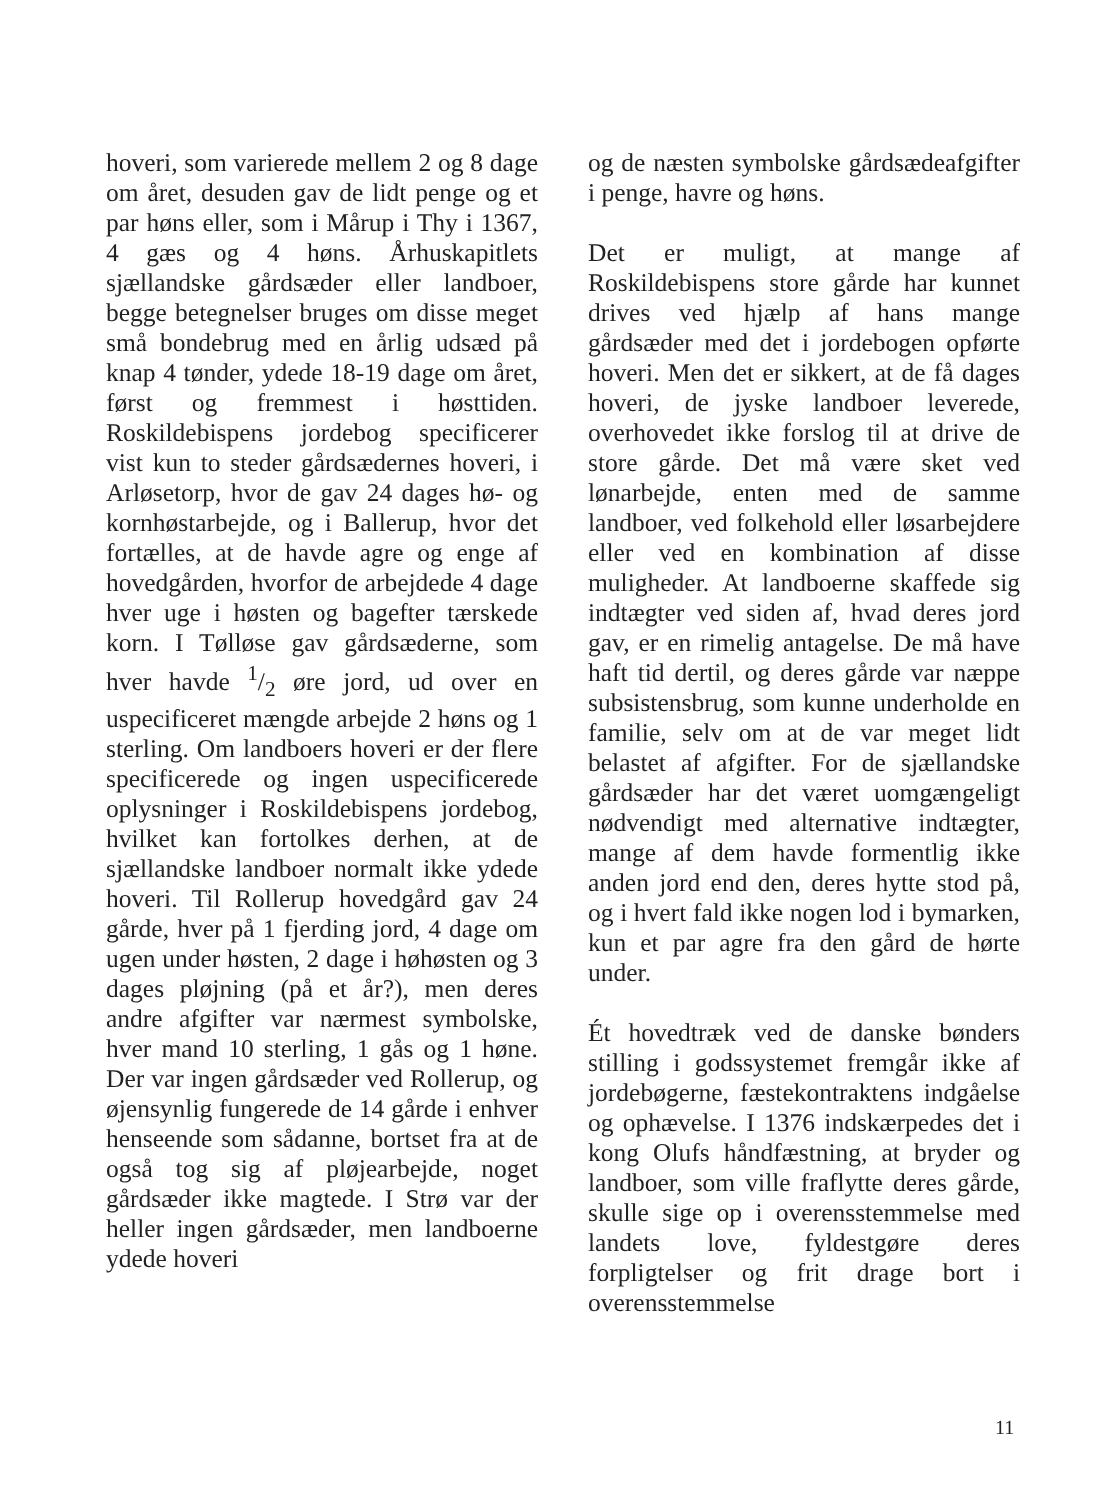hoveri, som varierede mellem 2 og 8 dage om året, desuden gav de lidt penge og et par høns eller, som i Mårup i Thy i 1367, 4 gæs og 4 høns. Århuskapitlets sjællandske gårdsæder eller landboer, begge betegnelser bruges om disse meget små bondebrug med en årlig udsæd på knap 4 tønder, ydede 18-19 dage om året, først og fremmest i høsttiden. Roskildebispens jordebog specificerer vist kun to steder gårdsædernes hoveri, i Arløsetorp, hvor de gav 24 dages hø- og kornhøstarbejde, og i Ballerup, hvor det fortælles, at de havde agre og enge af hovedgården, hvorfor de arbejdede 4 dage hver uge i høsten og bagefter tærskede korn. I Tølløse gav gårdsæderne, som hver havde 1/2 øre jord, ud over en uspecificeret mængde arbejde 2 høns og 1 sterling. Om landboers hoveri er der flere specificerede og ingen uspecificerede oplysninger i Roskildebispens jordebog, hvilket kan fortolkes derhen, at de sjællandske landboer normalt ikke ydede hoveri. Til Rollerup hovedgård gav 24 gårde, hver på 1 fjerding jord, 4 dage om ugen under høsten, 2 dage i høhøsten og 3 dages pløjning (på et år?), men deres andre afgifter var nærmest symbolske, hver mand 10 sterling, 1 gås og 1 høne. Der var ingen gårdsæder ved Rollerup, og øjensynlig fungerede de 14 gårde i enhver henseende som sådanne, bortset fra at de også tog sig af pløjearbejde, noget gårdsæder ikke magtede. I Strø var der heller ingen gårdsæder, men landboerne ydede hoveri
og de næsten symbolske gårdsædeafgifter i penge, havre og høns.
Det er muligt, at mange af Roskildebispens store gårde har kunnet drives ved hjælp af hans mange gårdsæder med det i jordebogen opførte hoveri. Men det er sikkert, at de få dages hoveri, de jyske landboer leverede, overhovedet ikke forslog til at drive de store gårde. Det må være sket ved lønarbejde, enten med de samme landboer, ved folkehold eller løsarbejdere eller ved en kombination af disse muligheder. At landboerne skaffede sig indtægter ved siden af, hvad deres jord gav, er en rimelig antagelse. De må have haft tid dertil, og deres gårde var næppe subsistensbrug, som kunne underholde en familie, selv om at de var meget lidt belastet af afgifter. For de sjællandske gårdsæder har det været uomgængeligt nødvendigt med alternative indtægter, mange af dem havde formentlig ikke anden jord end den, deres hytte stod på, og i hvert fald ikke nogen lod i bymarken, kun et par agre fra den gård de hørte under.
Ét hovedtræk ved de danske bønders stilling i godssystemet fremgår ikke af jordebøgerne, fæstekontraktens indgåelse og ophævelse. I 1376 indskærpedes det i kong Olufs håndfæstning, at bryder og landboer, som ville fraflytte deres gårde, skulle sige op i overensstemmelse med landets love, fyldestgøre deres forpligtelser og frit drage bort i overensstemmelse
11